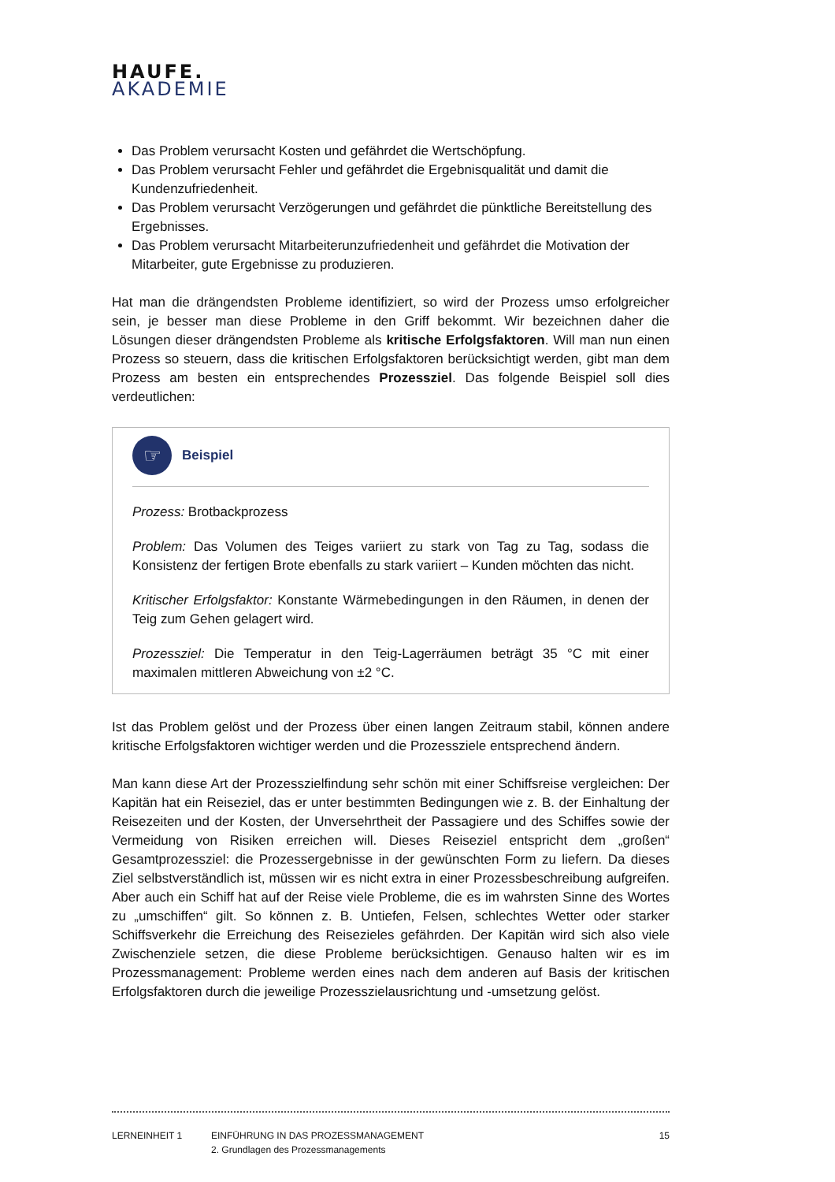HAUFE.
AKADEMIE
Das Problem verursacht Kosten und gefährdet die Wertschöpfung.
Das Problem verursacht Fehler und gefährdet die Ergebnisqualität und damit die Kundenzufriedenheit.
Das Problem verursacht Verzögerungen und gefährdet die pünktliche Bereitstellung des Ergebnisses.
Das Problem verursacht Mitarbeiterunzufriedenheit und gefährdet die Motivation der Mitarbeiter, gute Ergebnisse zu produzieren.
Hat man die drängendsten Probleme identifiziert, so wird der Prozess umso erfolgreicher sein, je besser man diese Probleme in den Griff bekommt. Wir bezeichnen daher die Lösungen dieser drängendsten Probleme als kritische Erfolgsfaktoren. Will man nun einen Prozess so steuern, dass die kritischen Erfolgsfaktoren berücksichtigt werden, gibt man dem Prozess am besten ein entsprechendes Prozessziel. Das folgende Beispiel soll dies verdeutlichen:
☞
Beispiel
Prozess: Brotbackprozess
Problem: Das Volumen des Teiges variiert zu stark von Tag zu Tag, sodass die Konsistenz der fertigen Brote ebenfalls zu stark variiert – Kunden möchten das nicht.
Kritischer Erfolgsfaktor: Konstante Wärmebedingungen in den Räumen, in denen der Teig zum Gehen gelagert wird.
Prozessziel: Die Temperatur in den Teig-Lagerräumen beträgt 35 °C mit einer maximalen mittleren Abweichung von ±2 °C.
Ist das Problem gelöst und der Prozess über einen langen Zeitraum stabil, können andere kritische Erfolgsfaktoren wichtiger werden und die Prozessziele entsprechend ändern.
Man kann diese Art der Prozesszielfindung sehr schön mit einer Schiffsreise vergleichen: Der Kapitän hat ein Reiseziel, das er unter bestimmten Bedingungen wie z. B. der Einhaltung der Reisezeiten und der Kosten, der Unversehrtheit der Passagiere und des Schiffes sowie der Vermeidung von Risiken erreichen will. Dieses Reiseziel entspricht dem „großen“ Gesamtprozessziel: die Prozessergebnisse in der gewünschten Form zu liefern. Da dieses Ziel selbstverständlich ist, müssen wir es nicht extra in einer Prozessbeschreibung aufgreifen. Aber auch ein Schiff hat auf der Reise viele Probleme, die es im wahrsten Sinne des Wortes zu „umschiffen“ gilt. So können z. B. Untiefen, Felsen, schlechtes Wetter oder starker Schiffsverkehr die Erreichung des Reisezieles gefährden. Der Kapitän wird sich also viele Zwischenziele setzen, die diese Probleme berücksichtigen. Genauso halten wir es im Prozessmanagement: Probleme werden eines nach dem anderen auf Basis der kritischen Erfolgsfaktoren durch die jeweilige Prozesszielausrichtung und -umsetzung gelöst.
LERNEINHEIT 1 EINFÜHRUNG IN DAS PROZESSMANAGEMENT
2. Grundlagen des Prozessmanagements
15